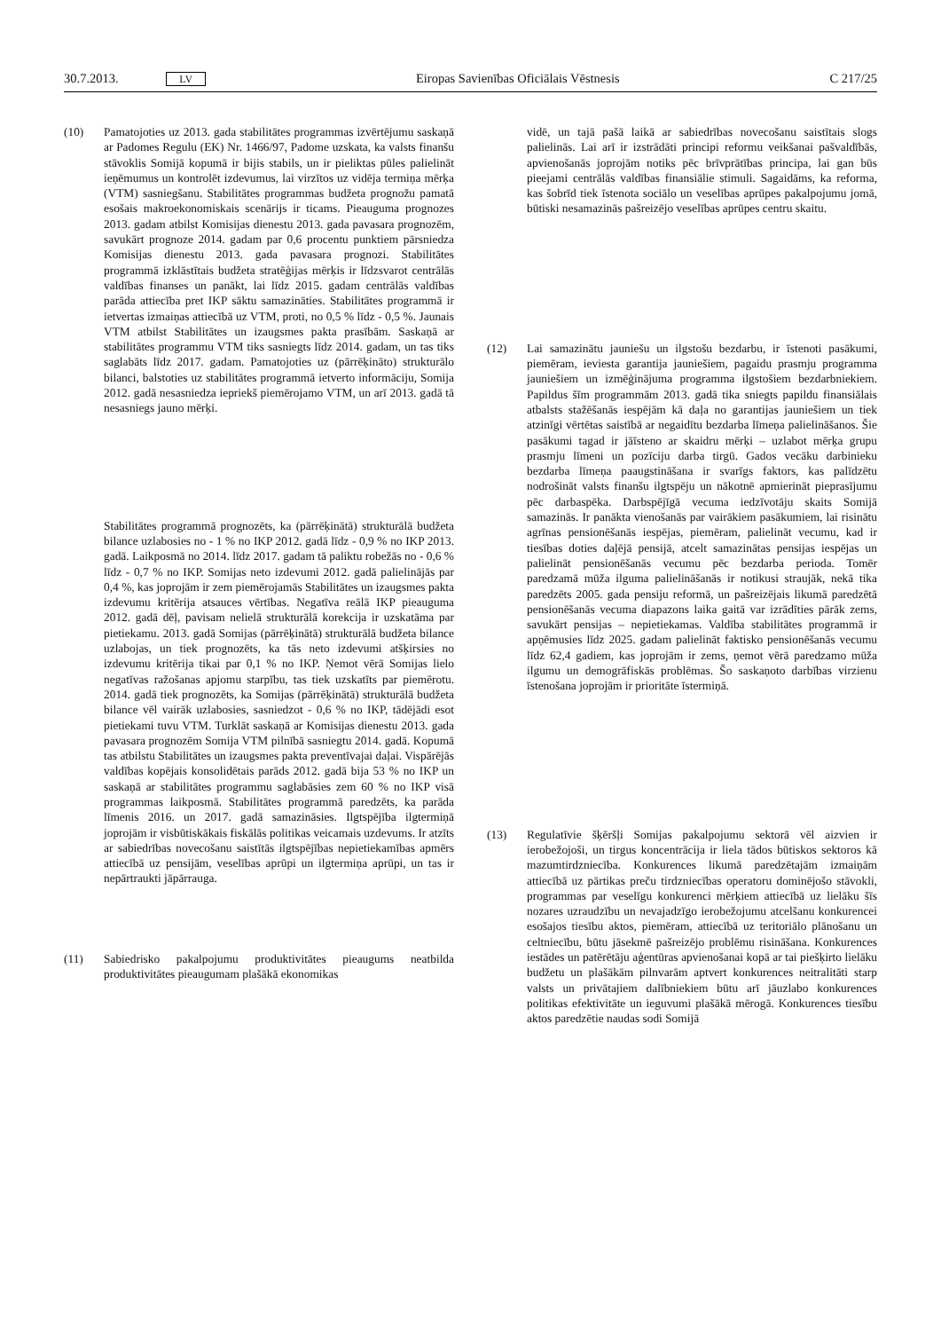30.7.2013. LV Eiropas Savienības Oficiālais Vēstnesis C 217/25
(10) Pamatojoties uz 2013. gada stabilitātes programmas izvērtējumu saskaņā ar Padomes Regulu (EK) Nr. 1466/97, Padome uzskata, ka valsts finanšu stāvoklis Somijā kopumā ir bijis stabils, un ir pieliktas pūles palielināt ieņēmumus un kontrolēt izdevumus, lai virzītos uz vidēja termiņa mērķa (VTM) sasniegšanu. Stabilitātes programmas budžeta prognožu pamatā esošais makroekonomiskais scenārijs ir ticams. Pieauguma prognozes 2013. gadam atbilst Komisijas dienestu 2013. gada pavasara prognozēm, savukārt prognoze 2014. gadam par 0,6 procentu punktiem pārsniedza Komisijas dienestu 2013. gada pavasara prognozi. Stabilitātes programmā izklāstītais budžeta stratēģijas mērķis ir līdzsvarot centrālās valdības finanses un panākt, lai līdz 2015. gadam centrālās valdības parāda attiecība pret IKP sāktu samazināties. Stabilitātes programmā ir ietvertas izmaiņas attiecībā uz VTM, proti, no 0,5 % līdz - 0,5 %. Jaunais VTM atbilst Stabilitātes un izaugsmes pakta prasībām. Saskaņā ar stabilitātes programmu VTM tiks sasniegts līdz 2014. gadam, un tas tiks saglabāts līdz 2017. gadam. Pamatojoties uz (pārrēķināto) strukturālo bilanci, balstoties uz stabilitātes programmā ietverto informāciju, Somija 2012. gadā nesasniedza iepriekš piemērojamo VTM, un arī 2013. gadā tā nesasniegs jauno mērķi.
Stabilitātes programmā prognozēts, ka (pārrēķinātā) strukturālā budžeta bilance uzlabosies no - 1 % no IKP 2012. gadā līdz - 0,9 % no IKP 2013. gadā. Laikposmā no 2014. līdz 2017. gadam tā paliktu robežās no - 0,6 % līdz - 0,7 % no IKP. Somijas neto izdevumi 2012. gadā palielinājās par 0,4 %, kas joprojām ir zem piemērojamās Stabilitātes un izaugsmes pakta izdevumu kritērija atsauces vērtības. Negatīva reālā IKP pieauguma 2012. gadā dēļ, pavisam nelielā strukturālā korekcija ir uzskatāma par pietiekamu. 2013. gadā Somijas (pārrēķinātā) strukturālā budžeta bilance uzlabojas, un tiek prognozēts, ka tās neto izdevumi atšķirsies no izdevumu kritērija tikai par 0,1 % no IKP. Ņemot vērā Somijas lielo negatīvas ražošanas apjomu starpību, tas tiek uzskatīts par piemērotu. 2014. gadā tiek prognozēts, ka Somijas (pārrēķinātā) strukturālā budžeta bilance vēl vairāk uzlabosies, sasniedzot - 0,6 % no IKP, tādējādi esot pietiekami tuvu VTM. Turklāt saskaņā ar Komisijas dienestu 2013. gada pavasara prognozēm Somija VTM pilnībā sasniegtu 2014. gadā. Kopumā tas atbilstu Stabilitātes un izaugsmes pakta preventīvajai daļai. Vispārējās valdības kopējais konsolidētais parāds 2012. gadā bija 53 % no IKP un saskaņā ar stabilitātes programmu saglabāsies zem 60 % no IKP visā programmas laikposmā. Stabilitātes programmā paredzēts, ka parāda līmenis 2016. un 2017. gadā samazināsies. Ilgtspējība ilgtermiņā joprojām ir visbūtiskākais fiskālās politikas veicamais uzdevums. Ir atzīts ar sabiedrības novecošanu saistītās ilgtspējības nepietiekamības apmērs attiecībā uz pensijām, veselības aprūpi un ilgtermiņa aprūpi, un tas ir nepārtraukti jāpārrauga.
(11) Sabiedrisko pakalpojumu produktivitātes pieaugums neatbilda produktivitātes pieaugumam plašākā ekonomikas
vidē, un tajā pašā laikā ar sabiedrības novecošanu saistītais slogs palielinās. Lai arī ir izstrādāti principi reformu veikšanai pašvaldībās, apvienošanās joprojām notiks pēc brīvprātības principa, lai gan būs pieejami centrālās valdības finansiālie stimuli. Sagaidāms, ka reforma, kas šobrīd tiek īstenota sociālo un veselības aprūpes pakalpojumu jomā, būtiski nesamazinās pašreizējo veselības aprūpes centru skaitu.
(12) Lai samazinātu jauniešu un ilgstošu bezdarbu, ir īstenoti pasākumi, piemēram, ieviesta garantija jauniešiem, pagaidu prasmju programma jauniešiem un izmēģinājuma programma ilgstošiem bezdarbniekiem. Papildus šīm programmām 2013. gadā tika sniegts papildu finansiālais atbalsts stažēšanās iespējām kā daļa no garantijas jauniešiem un tiek atzinīgi vērtētas saistībā ar negaidītu bezdarba līmeņa palielināšanos. Šie pasākumi tagad ir jāīsteno ar skaidru mērķi – uzlabot mērķa grupu prasmju līmeni un pozīciju darba tirgū. Gados vecāku darbinieku bezdarba līmeņa paaugstināšana ir svarīgs faktors, kas palīdzētu nodrošināt valsts finanšu ilgtspēju un nākotnē apmierināt pieprasījumu pēc darbaspēka. Darbspējīgā vecuma iedzīvotāju skaits Somijā samazinās. Ir panākta vienošanās par vairākiem pasākumiem, lai risinātu agrīnas pensionēšanās iespējas, piemēram, palielināt vecumu, kad ir tiesības doties daļējā pensijā, atcelt samazinātas pensijas iespējas un palielināt pensionēšanās vecumu pēc bezdarba perioda. Tomēr paredzamā mūža ilguma palielināšanās ir notikusi straujāk, nekā tika paredzēts 2005. gada pensiju reformā, un pašreizējais likumā paredzētā pensionēšanās vecuma diapazons laika gaitā var izrādīties pārāk zems, savukārt pensijas – nepietiekamas. Valdība stabilitātes programmā ir apņēmusies līdz 2025. gadam palielināt faktisko pensionēšanās vecumu līdz 62,4 gadiem, kas joprojām ir zems, ņemot vērā paredzamo mūža ilgumu un demogrāfiskās problēmas. Šo saskaņoto darbības virzienu īstenošana joprojām ir prioritāte īstermiņā.
(13) Regulatīvie šķēršļi Somijas pakalpojumu sektorā vēl aizvien ir ierobežojoši, un tirgus koncentrācija ir liela tādos būtiskos sektoros kā mazumtirdzniecība. Konkurences likumā paredzētajām izmaiņām attiecībā uz pārtikas preču tirdzniecības operatoru dominējošo stāvokli, programmas par veselīgu konkurenci mērķiem attiecībā uz lielāku šīs nozares uzraudzību un nevajadzīgo ierobežojumu atcelšanu konkurencei esošajos tiesību aktos, piemēram, attiecībā uz teritoriālo plānošanu un celtniecību, būtu jāsekmē pašreizējo problēmu risināšana. Konkurences iestādes un patērētāju aģentūras apvienošanai kopā ar tai piešķirto lielāku budžetu un plašākām pilnvarām aptvert konkurences neitralitāti starp valsts un privātajiem dalībniekiem būtu arī jāuzlabo konkurences politikas efektivitāte un ieguvumi plašākā mērogā. Konkurences tiesību aktos paredzētie naudas sodi Somijā